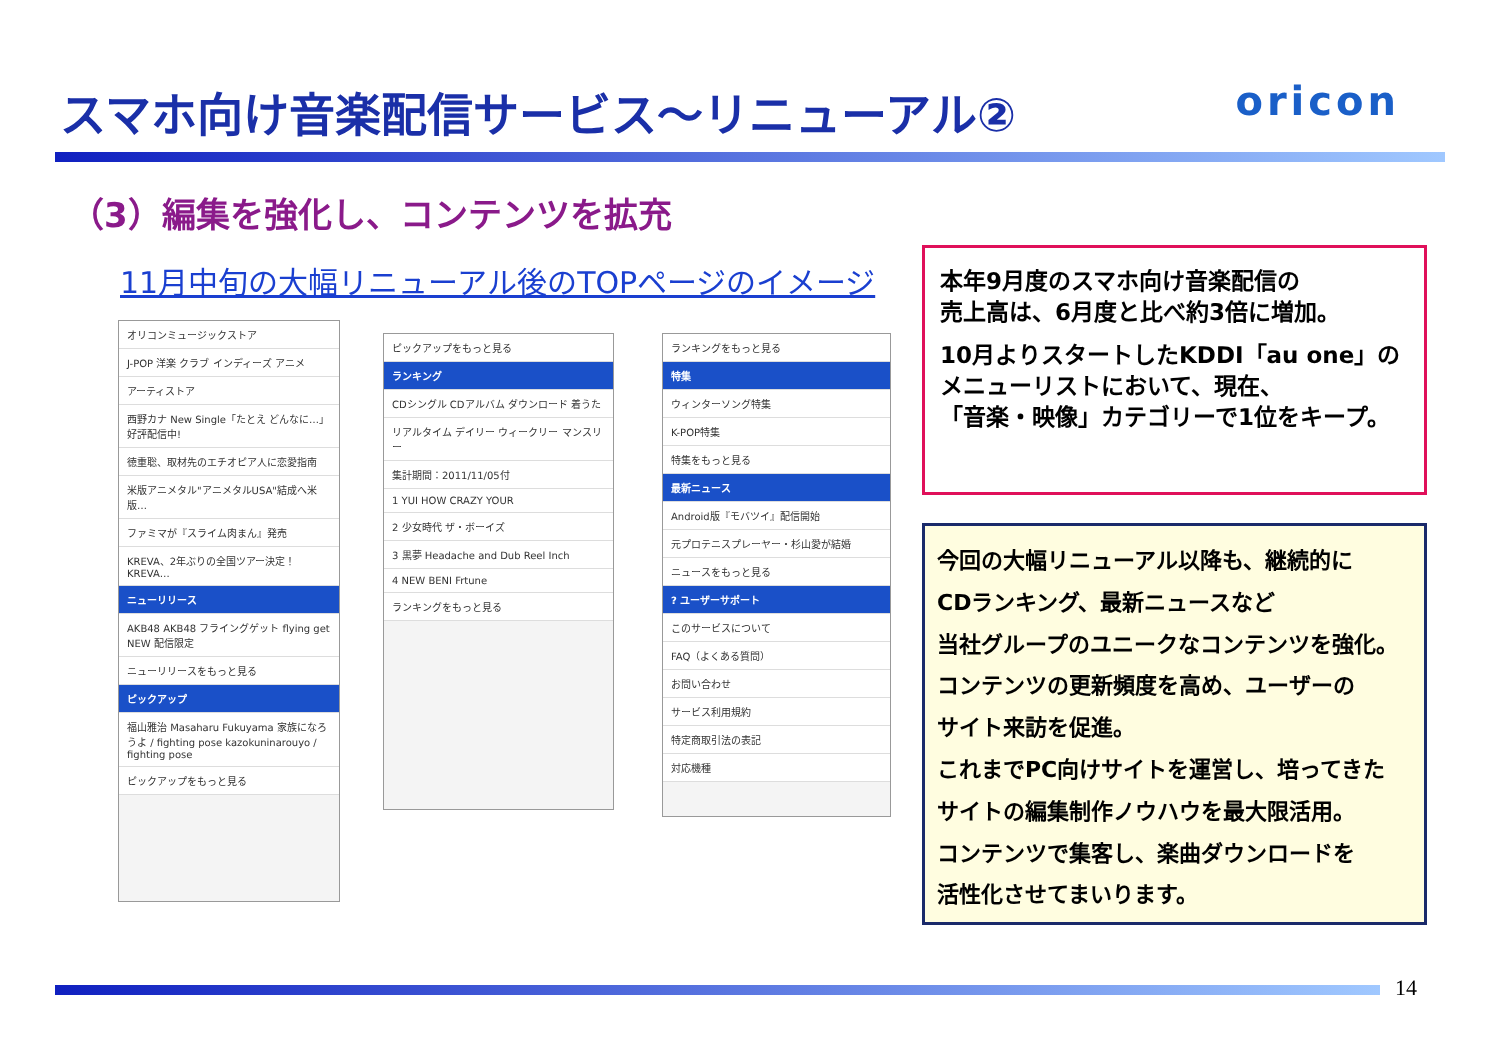スマホ向け音楽配信サービス～リニューアル② oricon
（3）編集を強化し、コンテンツを拡充
11月中旬の大幅リニューアル後のTOPページのイメージ
オリコンミュージックストア
J-POP 洋楽 クラブ インディーズ アニメ
アーティストア
西野カナ New Single「たとえ どんなに…」好評配信中!
徳重聡、取材先のエチオピア人に恋愛指南
米版アニメタル"アニメタルUSA"結成へ米版…
ファミマが『スライム肉まん』発売
KREVA、2年ぶりの全国ツアー決定！KREVA…
ニューリリース
AKB48 AKB48 フライングゲット flying get NEW 配信限定
ニューリリースをもっと見る
ピックアップ
福山雅治 Masaharu Fukuyama 家族になろうよ / fighting pose kazokuninarouyo / fighting pose
ピックアップをもっと見る
ピックアップをもっと見る
ランキング
CDシングル CDアルバム ダウンロード 着うた
リアルタイム デイリー ウィークリー マンスリー
集計期間：2011/11/05付
1 YUI HOW CRAZY YOUR
2 少女時代 ザ・ボーイズ
3 黒夢 Headache and Dub Reel Inch
4 NEW BENI Frtune
ランキングをもっと見る
ランキングをもっと見る
特集
ウィンターソング特集
K-POP特集
特集をもっと見る
最新ニュース
Android版『モバツイ』配信開始
元プロテニスプレーヤー・杉山愛が結婚
ニュースをもっと見る
? ユーザーサポート
このサービスについて
FAQ（よくある質問）
お問い合わせ
サービス利用規約
特定商取引法の表記
対応機種
本年9月度のスマホ向け音楽配信の
売上高は、6月度と比べ約3倍に増加。
10月よりスタートしたKDDI「au one」の
メニューリストにおいて、現在、
「音楽・映像」カテゴリーで1位をキープ。
今回の大幅リニューアル以降も、継続的に
CDランキング、最新ニュースなど
当社グループのユニークなコンテンツを強化。
コンテンツの更新頻度を高め、ユーザーの
サイト来訪を促進。
これまでPC向けサイトを運営し、培ってきた
サイトの編集制作ノウハウを最大限活用。
コンテンツで集客し、楽曲ダウンロードを
活性化させてまいります。
14